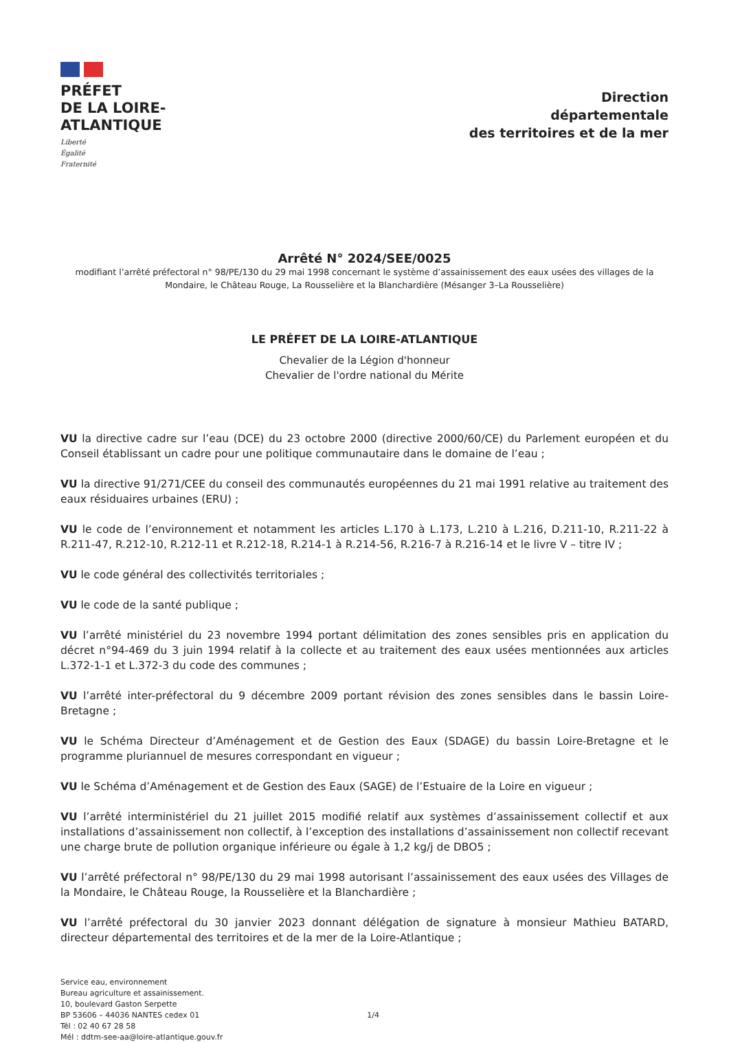PRÉFET
DE LA LOIRE-
ATLANTIQUE
Liberté
Égalité
Fraternité
Direction
départementale
des territoires et de la mer
Arrêté N° 2024/SEE/0025
modifiant l’arrêté préfectoral n° 98/PE/130 du 29 mai 1998 concernant le système d’assainissement des eaux usées des villages de la Mondaire, le Château Rouge, La Rousselière et la Blanchardière (Mésanger 3–La Rousselière)
LE PRÉFET DE LA LOIRE-ATLANTIQUE
Chevalier de la Légion d'honneur
Chevalier de l'ordre national du Mérite
VU la directive cadre sur l’eau (DCE) du 23 octobre 2000 (directive 2000/60/CE) du Parlement européen et du Conseil établissant un cadre pour une politique communautaire dans le domaine de l’eau ;
VU la directive 91/271/CEE du conseil des communautés européennes du 21 mai 1991 relative au traitement des eaux résiduaires urbaines (ERU) ;
VU le code de l’environnement et notamment les articles L.170 à L.173, L.210 à L.216, D.211-10, R.211-22 à R.211-47, R.212-10, R.212-11 et R.212-18, R.214-1 à R.214-56, R.216-7 à R.216-14 et le livre V – titre IV ;
VU le code général des collectivités territoriales ;
VU le code de la santé publique ;
VU l’arrêté ministériel du 23 novembre 1994 portant délimitation des zones sensibles pris en application du décret n°94-469 du 3 juin 1994 relatif à la collecte et au traitement des eaux usées mentionnées aux articles L.372-1-1 et L.372-3 du code des communes ;
VU l’arrêté inter-préfectoral du 9 décembre 2009 portant révision des zones sensibles dans le bassin Loire-Bretagne ;
VU le Schéma Directeur d’Aménagement et de Gestion des Eaux (SDAGE) du bassin Loire-Bretagne et le programme pluriannuel de mesures correspondant en vigueur ;
VU le Schéma d’Aménagement et de Gestion des Eaux (SAGE) de l’Estuaire de la Loire en vigueur ;
VU l’arrêté interministériel du 21 juillet 2015 modifié relatif aux systèmes d’assainissement collectif et aux installations d’assainissement non collectif, à l’exception des installations d’assainissement non collectif recevant une charge brute de pollution organique inférieure ou égale à 1,2 kg/j de DBO5 ;
VU l’arrêté préfectoral n° 98/PE/130 du 29 mai 1998 autorisant l’assainissement des eaux usées des Villages de la Mondaire, le Château Rouge, la Rousselière et la Blanchardière ;
VU l’arrêté préfectoral du 30 janvier 2023 donnant délégation de signature à monsieur Mathieu BATARD, directeur départemental des territoires et de la mer de la Loire-Atlantique ;
Service eau, environnement
Bureau agriculture et assainissement.
10, boulevard Gaston Serpette
BP 53606 – 44036 NANTES cedex 01
Tél : 02 40 67 28 58
Mél : ddtm-see-aa@loire-atlantique.gouv.fr
1/4